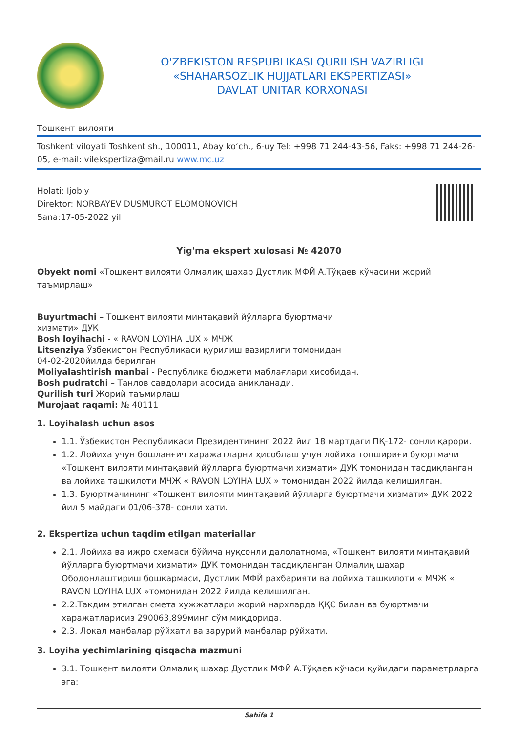O'ZBEKISTON RESPUBLIKASI QURILISH VAZIRLIGI
«SHAHARSOZLIK HUJJATLARI EKSPERTIZASI»
DAVLAT UNITAR KORXONASI
Тошкент вилояти
Toshkent viloyati Toshkent sh., 100011, Abay ko‘ch., 6-uy Tel: +998 71 244-43-56, Faks: +998 71 244-26-05, e-mail: vilekspertiza@mail.ru www.mc.uz
Holati: Ijobiy
Direktor: NORBAYEV DUSMUROT ELOMONOVICH
Sana:17-05-2022 yil
Yig'ma ekspert xulosasi № 42070
Obyekt nomi «Тошкент вилояти Олмалиқ шахар Дустлик МФЙ А.Тўқаев кўчасини жорий таъмирлаш»
Buyurtmachi – Тошкент вилояти минтақавий йўлларга буюртмачи
хизмати» ДУК
Bosh loyihachi - « RAVON LOYIHA LUX » МЧЖ
Litsenziya Ўзбекистон Республикаси қурилиш вазирлиги томонидан
04-02-2020йилда берилган
Moliyalashtirish manbai - Республика бюджети маблағлари хисобидан.
Bosh pudratchi – Танлов савдолари асосида аникланади.
Qurilish turi Жорий таъмирлаш
Murojaat raqami: № 40111
1. Loyihalash uchun asos
1.1. Ўзбекистон Республикаси Президентининг 2022 йил 18 мартдаги ПҚ-172- сонли қарори.
1.2. Лойиха учун бошланғич харажатларни ҳисоблаш учун лойиха топшириғи буюртмачи «Тошкент вилояти минтақавий йўлларга буюртмачи хизмати» ДУК томонидан тасдиқланган ва лойиха ташкилоти МЧЖ « RAVON LOYIHA LUX » томонидан 2022 йилда келишилган.
1.3. Буюртмачининг «Тошкент вилояти минтақавий йўлларга буюртмачи хизмати» ДУК 2022 йил 5 майдаги 01/06-378- сонли хати.
2. Ekspertiza uchun taqdim etilgan materiallar
2.1. Лойиха ва ижро схемаси бўйича нуқсонли далолатнома, «Тошкент вилояти минтақавий йўлларга буюртмачи хизмати» ДУК томонидан тасдиқланган Олмалиқ шахар Ободонлаштириш бошқармаси, Дустлик МФЙ рахбарияти ва лойиха ташкилоти « МЧЖ « RAVON LOYIHA LUX »томонидан 2022 йилда келишилган.
2.2.Такдим этилган смета хужжатлари жорий нархларда ҚҚС билан ва буюртмачи харажатларисиз 290063,899минг сўм миқдорида.
2.3. Локал манбалар рўйхати ва зарурий манбалар рўйхати.
3. Loyiha yechimlarining qisqacha mazmuni
3.1. Тошкент вилояти Олмалиқ шахар Дустлик МФЙ А.Тўқаев кўчаси қуйидаги параметрларга эга:
Sahifa 1